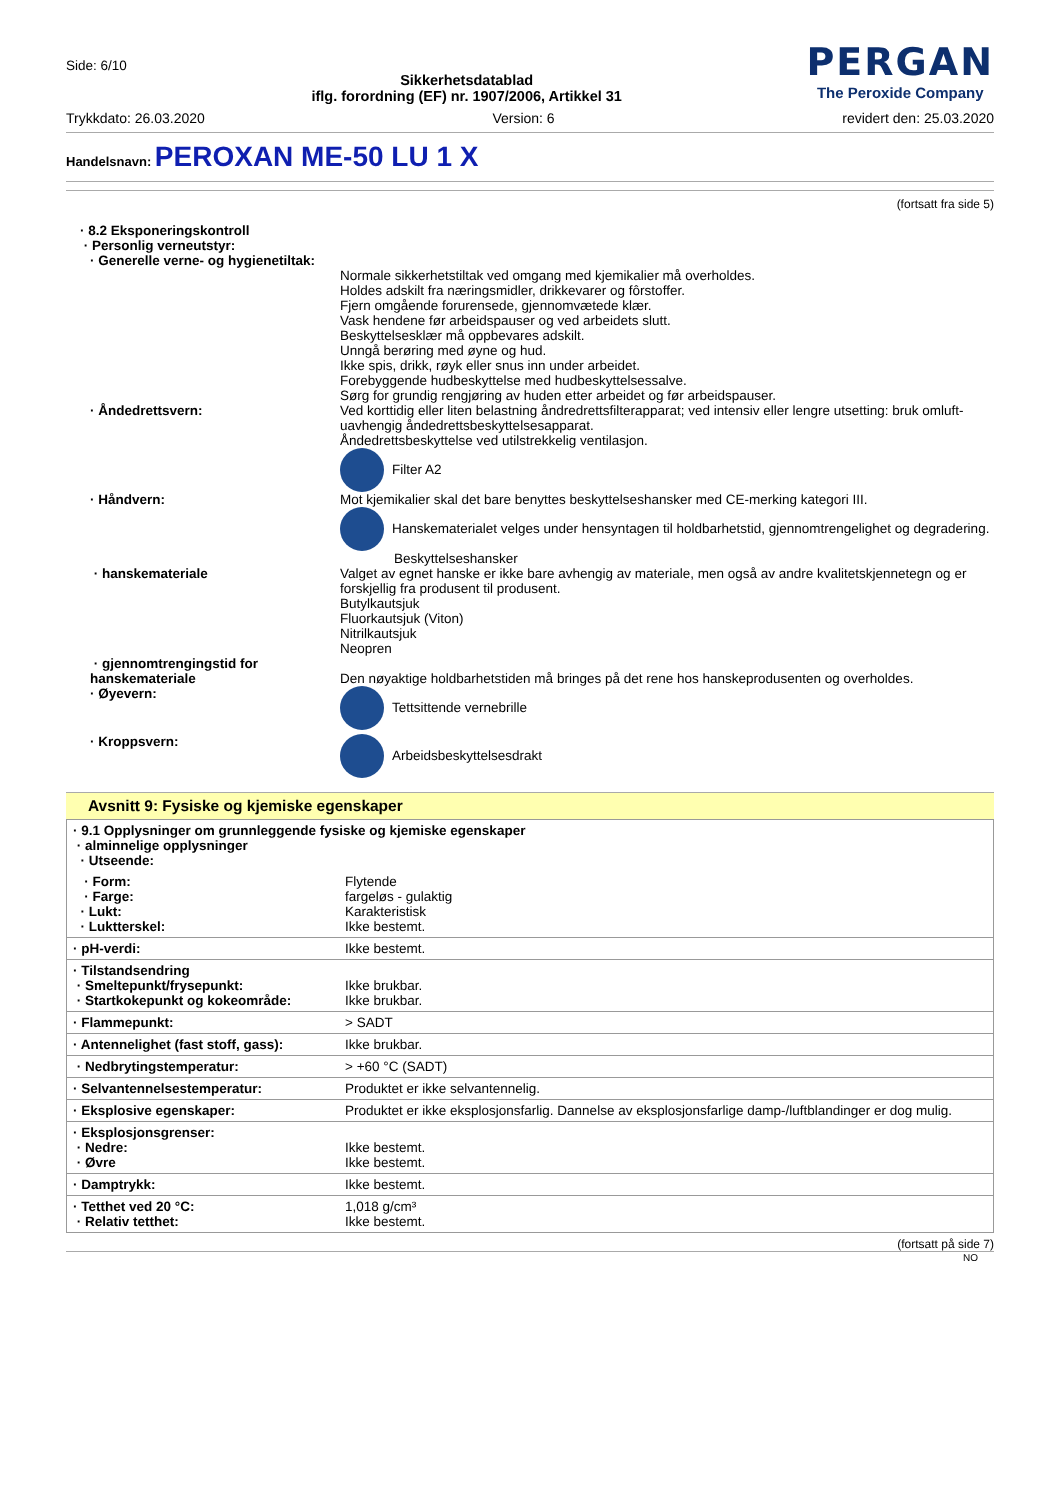Side: 6/10
Sikkerhetsdatablad
iflg. forordning (EF) nr. 1907/2006, Artikkel 31
PERGAN
The Peroxide Company
Trykkdato: 26.03.2020 Version: 6 revidert den: 25.03.2020
Handelsnavn: PEROXAN ME-50 LU 1 X
(fortsatt fra side 5)
· 8.2 Eksponeringskontroll
· Personlig verneutstyr:
· Generelle verne- og hygienetiltak:
Normale sikkerhetstiltak ved omgang med kjemikalier må overholdes.
Holdes adskilt fra næringsmidler, drikkevarer og fôrstoffer.
Fjern omgående forurensede, gjennomvætede klær.
Vask hendene før arbeidspauser og ved arbeidets slutt.
Beskyttelsesklær må oppbevares adskilt.
Unngå berøring med øyne og hud.
Ikke spis, drikk, røyk eller snus inn under arbeidet.
Forebyggende hudbeskyttelse med hudbeskyttelsessalve.
Sørg for grundig rengjøring av huden etter arbeidet og før arbeidspauser.
· Åndedrettsvern: Ved korttidig eller liten belastning åndredrettsfilterapparat; ved intensiv eller lengre utsetting: bruk omluft-uavhengig åndedrettsbeskyttelsesapparat.
Åndedrettsbeskyttelse ved utilstrekkelig ventilasjon.
Filter A2
· Håndvern: Mot kjemikalier skal det bare benyttes beskyttelseshansker med CE-merking kategori III.
Hanskematerialet velges under hensyntagen til holdbarhetstid, gjennomtrengelighet og degradering.
Beskyttelseshansker
· hanskemateriale Valget av egnet hanske er ikke bare avhengig av materiale, men også av andre kvalitetskjennetegn og er forskjellig fra produsent til produsent.
Butylkautsjuk
Fluorkautsjuk (Viton)
Nitrilkautsjuk
Neopren
· gjennomtrengingstid for hanskemateriale
Den nøyaktige holdbarhetstiden må bringes på det rene hos hanskeprodusenten og overholdes.
· Øyevern: Tettsittende vernebrille
· Kroppsvern: Arbeidsbeskyttelsesdrakt
Avsnitt 9: Fysiske og kjemiske egenskaper
| · 9.1 Opplysninger om grunnleggende fysiske og kjemiske egenskaper · alminnelige opplysninger · Utseende: | |
| · Form: · Farge: · Lukt: · Luktterskel: | Flytende fargeløs - gulaktig Karakteristisk Ikke bestemt. |
| · pH-verdi: | Ikke bestemt. |
| · Tilstandsendring · Smeltepunkt/frysepunkt: · Startkokepunkt og kokeområde: | Ikke brukbar. Ikke brukbar. |
| · Flammepunkt: | > SADT |
| · Antennelighet (fast stoff, gass): | Ikke brukbar. |
| · Nedbrytingstemperatur: | > +60 °C (SADT) |
| · Selvantennelsestemperatur: | Produktet er ikke selvantennelig. |
| · Eksplosive egenskaper: | Produktet er ikke eksplosjonsfarlig. Dannelse av eksplosjonsfarlige damp-/luftblandinger er dog mulig. |
| · Eksplosjonsgrenser: · Nedre: · Øvre | Ikke bestemt. Ikke bestemt. |
| · Damptrykk: | Ikke bestemt. |
| · Tetthet ved 20 °C: · Relativ tetthet: | 1,018 g/cm³ Ikke bestemt. |
(fortsatt på side 7)
NO